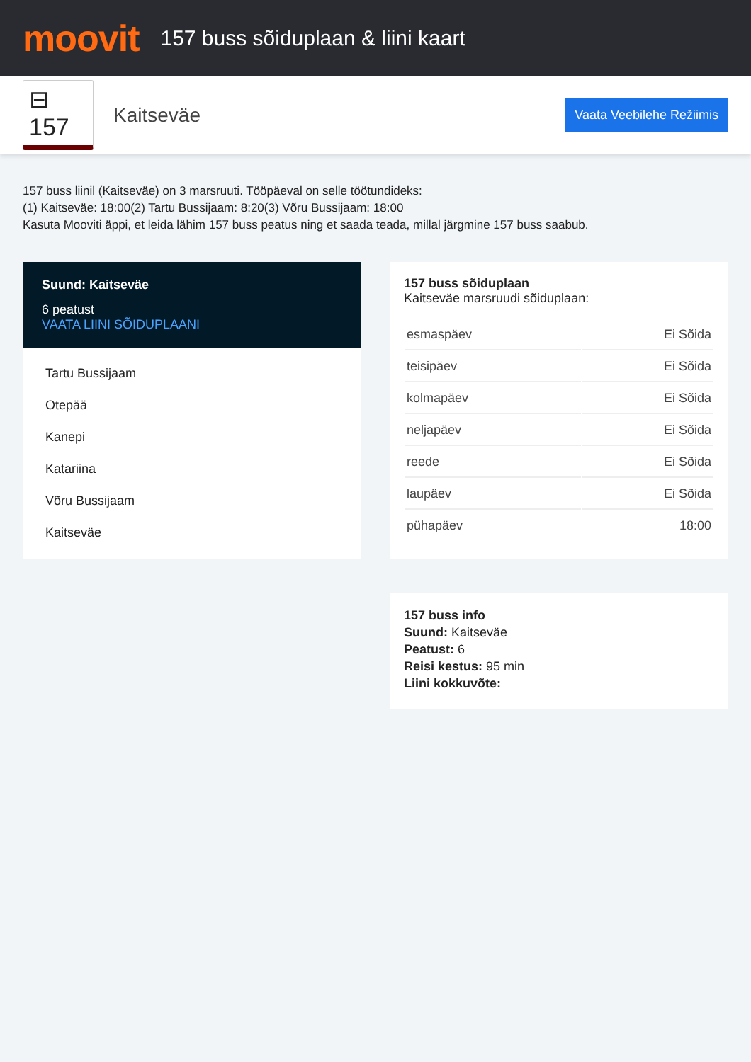moovit
157 buss sõiduplaan & liini kaart
⊟ 157
Kaitseväe
Vaata Veebilehe Režiimis
157 buss liinil (Kaitseväe) on 3 marsruuti. Tööpäeval on selle töötundideks:
(1) Kaitseväe: 18:00(2) Tartu Bussijaam: 8:20(3) Võru Bussijaam: 18:00
Kasuta Mooviti äppi, et leida lähim 157 buss peatus ning et saada teada, millal järgmine 157 buss saabub.
Suund: Kaitseväe
6 peatust
VAATA LIINI SÕIDUPLAANI
Tartu Bussijaam
Otepää
Kanepi
Katariina
Võru Bussijaam
Kaitseväe
157 buss sõiduplaan
Kaitseväe marsruudi sõiduplaan:
| esmaspäev | Ei Sõida |
| teisipäev | Ei Sõida |
| kolmapäev | Ei Sõida |
| neljapäev | Ei Sõida |
| reede | Ei Sõida |
| laupäev | Ei Sõida |
| pühapäev | 18:00 |
157 buss info
Suund: Kaitseväe
Peatust: 6
Reisi kestus: 95 min
Liini kokkuvõte: